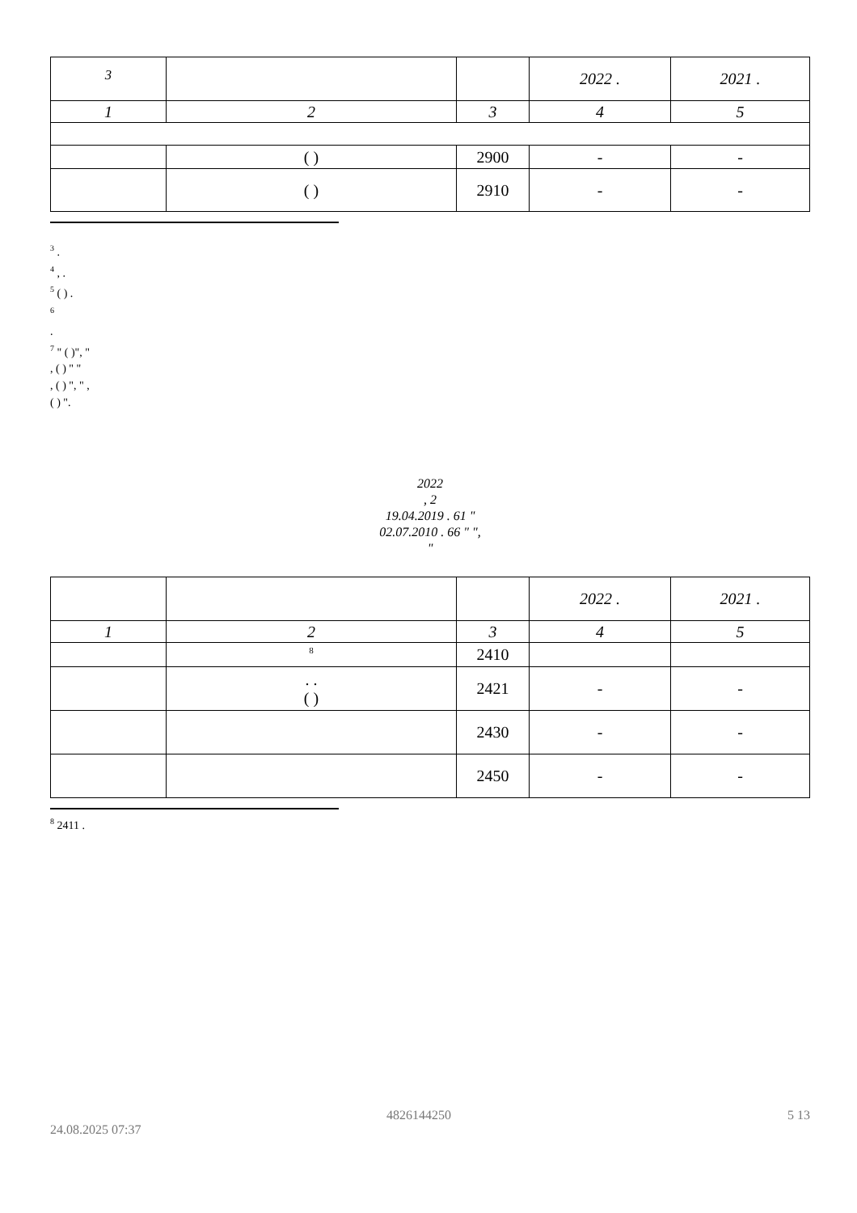| <sup>3</sup> | | | 2022 . | 2021 . |
| --- | --- | --- | --- | --- |
| 1 | 2 | 3 | 4 | 5 |
| | ( ) | 2900 | - | - |
| | ( ) | 2910 | - | - |
<sup>3</sup> .
<sup>4</sup> , .
<sup>5</sup> ( ) .
<sup>6</sup>
.
<sup>7</sup> " ( )", "
, ( ) " "
, ( ) ", " ,
( ) ".
2022
, 2
19.04.2019 . 61 "
02.07.2010 . 66 " ",
"
| | | | 2022 . | 2021 . |
| --- | --- | --- | --- | --- |
| 1 | 2 | 3 | 4 | 5 |
| | <sup>8</sup> | 2410 | | |
| | . . ( ) | 2421 | - | - |
| | | 2430 | - | - |
| | | 2450 | - | - |
<sup>8</sup> 2411 .
4826144250 5 13
24.08.2025 07:37